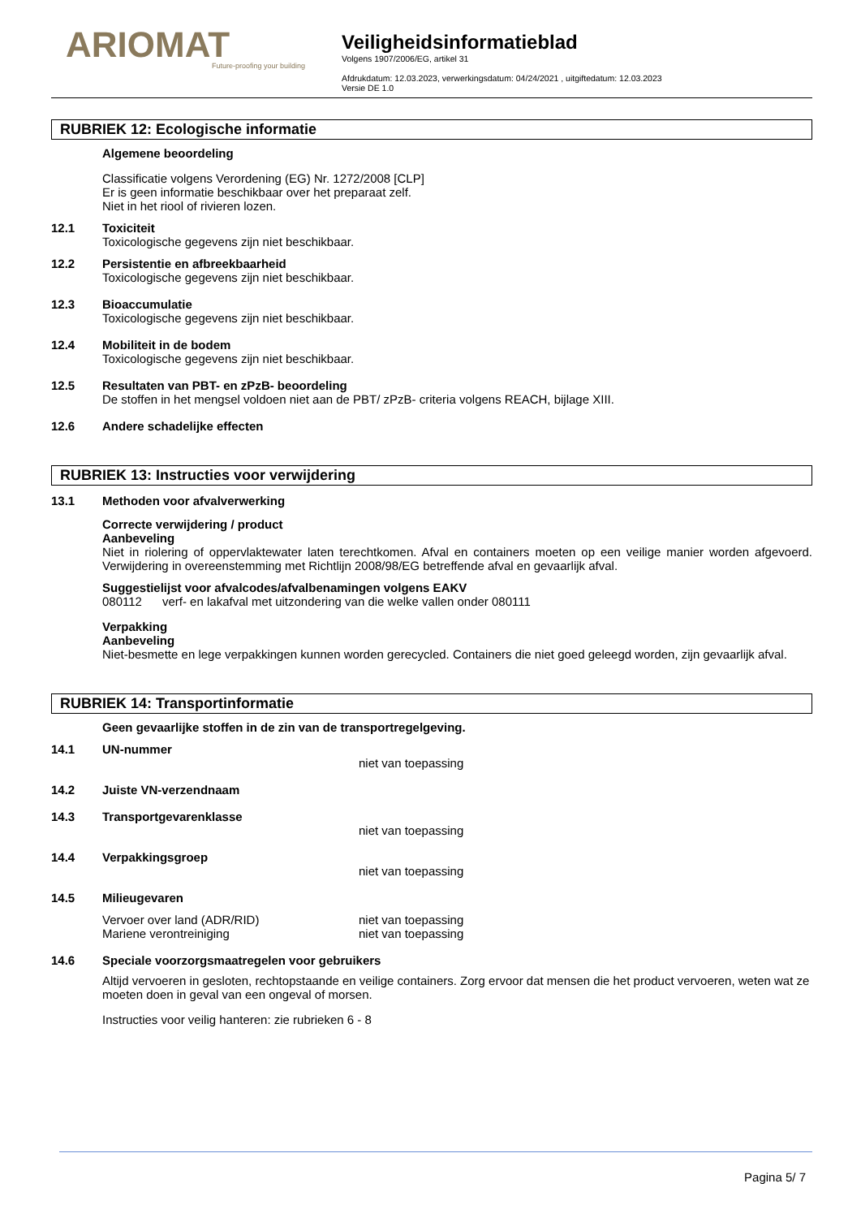ARIOMAT
Future-proofing your building
Veiligheidsinformatieblad
Volgens 1907/2006/EG, artikel 31
Afdrukdatum: 12.03.2023, verwerkingsdatum: 04/24/2021 , uitgiftedatum: 12.03.2023
Versie DE 1.0
RUBRIEK 12: Ecologische informatie
Algemene beoordeling
Classificatie volgens Verordening (EG) Nr. 1272/2008 [CLP]
Er is geen informatie beschikbaar over het preparaat zelf.
Niet in het riool of rivieren lozen.
12.1 Toxiciteit
Toxicologische gegevens zijn niet beschikbaar.
12.2 Persistentie en afbreekbaarheid
Toxicologische gegevens zijn niet beschikbaar.
12.3 Bioaccumulatie
Toxicologische gegevens zijn niet beschikbaar.
12.4 Mobiliteit in de bodem
Toxicologische gegevens zijn niet beschikbaar.
12.5 Resultaten van PBT- en zPzB- beoordeling
De stoffen in het mengsel voldoen niet aan de PBT/ zPzB- criteria volgens REACH, bijlage XIII.
12.6 Andere schadelijke effecten
RUBRIEK 13: Instructies voor verwijdering
13.1 Methoden voor afvalverwerking
Correcte verwijdering / product
Aanbeveling
Niet in riolering of oppervlaktewater laten terechtkomen. Afval en containers moeten op een veilige manier worden afgevoerd. Verwijdering in overeenstemming met Richtlijn 2008/98/EG betreffende afval en gevaarlijk afval.
Suggestielijst voor afvalcodes/afvalbenamingen volgens EAKV
080112 verf- en lakafval met uitzondering van die welke vallen onder 080111
Verpakking
Aanbeveling
Niet-besmette en lege verpakkingen kunnen worden gerecycled. Containers die niet goed geleegd worden, zijn gevaarlijk afval.
RUBRIEK 14: Transportinformatie
Geen gevaarlijke stoffen in de zin van de transportregelgeving.
14.1 UN-nummer
niet van toepassing
14.2 Juiste VN-verzendnaam
14.3 Transportgevarenklasse
niet van toepassing
14.4 Verpakkingsgroep
niet van toepassing
14.5 Milieugevaren
Vervoer over land (ADR/RID) niet van toepassing
Mariene verontreiniging niet van toepassing
14.6 Speciale voorzorgsmaatregelen voor gebruikers
Altijd vervoeren in gesloten, rechtopstaande en veilige containers. Zorg ervoor dat mensen die het product vervoeren, weten wat ze moeten doen in geval van een ongeval of morsen.
Instructies voor veilig hanteren: zie rubrieken 6 - 8
Pagina 5/ 7